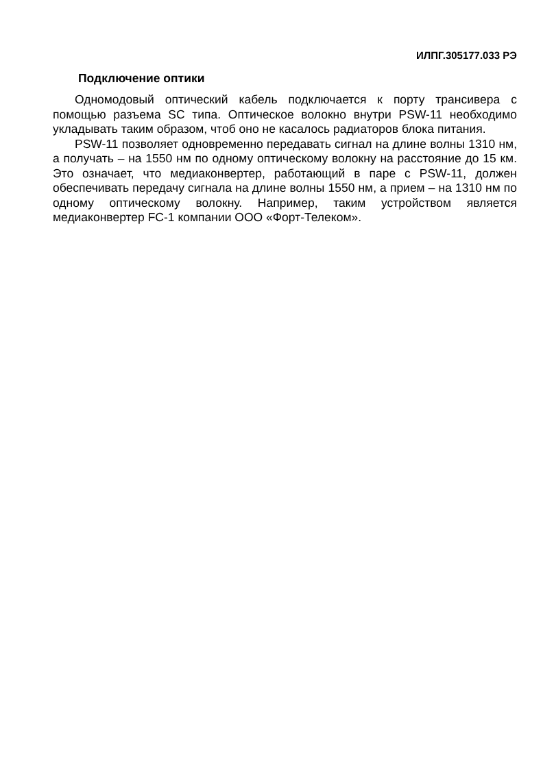ИЛПГ.305177.033 РЭ
Подключение оптики
Одномодовый оптический кабель подключается к порту трансивера с помощью разъема SC типа. Оптическое волокно внутри PSW-11 необходимо укладывать таким образом, чтоб оно не касалось радиаторов блока питания.
PSW-11 позволяет одновременно передавать сигнал на длине волны 1310 нм, а получать – на 1550 нм по одному оптическому волокну на расстояние до 15 км. Это означает, что медиаконвертер, работающий в паре с PSW-11, должен обеспечивать передачу сигнала на длине волны 1550 нм, а прием – на 1310 нм по одному оптическому волокну. Например, таким устройством является медиаконвертер FC-1 компании ООО «Форт-Телеком».